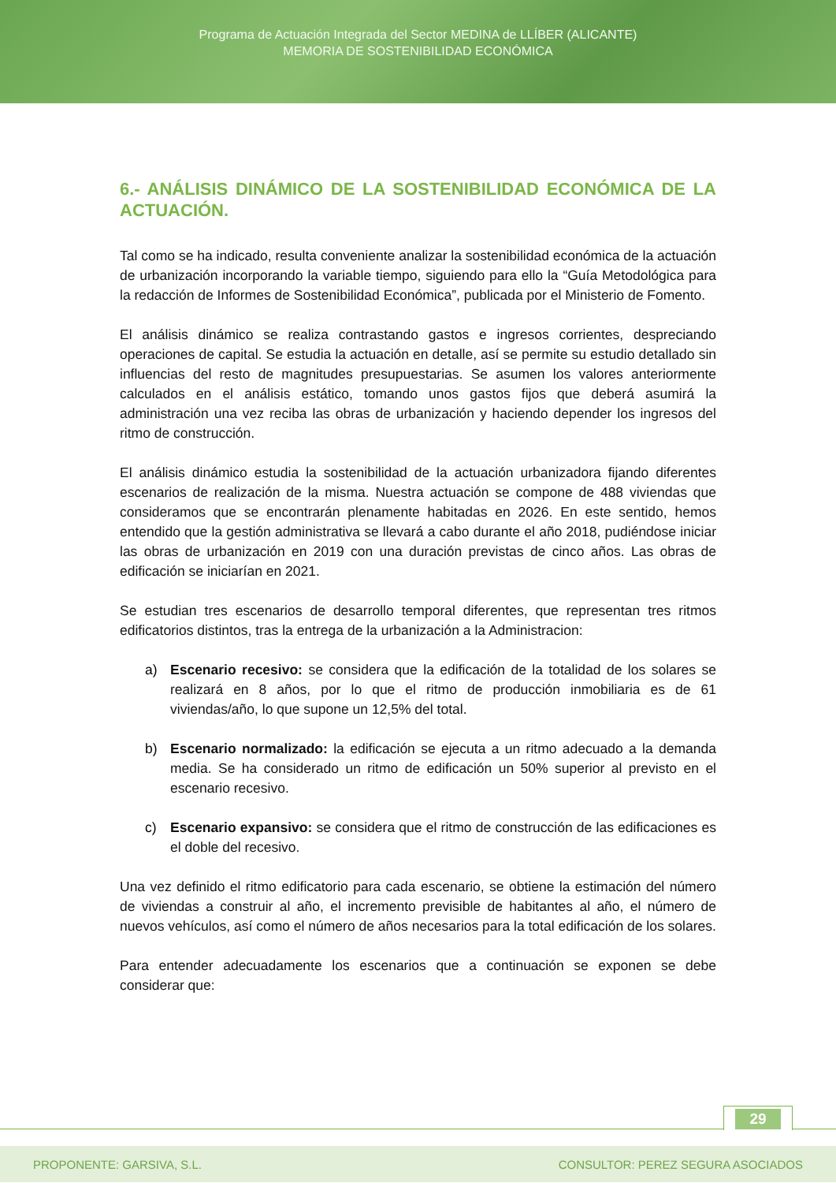Programa de Actuación Integrada del Sector MEDINA de LLÍBER (ALICANTE)
MEMORIA DE SOSTENIBILIDAD ECONÓMICA
6.- ANÁLISIS DINÁMICO DE LA SOSTENIBILIDAD ECONÓMICA DE LA ACTUACIÓN.
Tal como se ha indicado, resulta conveniente analizar la sostenibilidad económica de la actuación de urbanización incorporando la variable tiempo, siguiendo para ello la “Guía Metodológica para la redacción de Informes de Sostenibilidad Económica”, publicada por el Ministerio de Fomento.
El análisis dinámico se realiza contrastando gastos e ingresos corrientes, despreciando operaciones de capital. Se estudia la actuación en detalle, así se permite su estudio detallado sin influencias del resto de magnitudes presupuestarias. Se asumen los valores anteriormente calculados en el análisis estático, tomando unos gastos fijos que deberá asumirá la administración una vez reciba las obras de urbanización y haciendo depender los ingresos del ritmo de construcción.
El análisis dinámico estudia la sostenibilidad de la actuación urbanizadora fijando diferentes escenarios de realización de la misma. Nuestra actuación se compone de 488 viviendas que consideramos que se encontrarán plenamente habitadas en 2026. En este sentido, hemos entendido que la gestión administrativa se llevará a cabo durante el año 2018, pudiéndose iniciar las obras de urbanización en 2019 con una duración previstas de cinco años. Las obras de edificación se iniciarían en 2021.
Se estudian tres escenarios de desarrollo temporal diferentes, que representan tres ritmos edificatorios distintos, tras la entrega de la urbanización a la Administracion:
a) Escenario recesivo: se considera que la edificación de la totalidad de los solares se realizará en 8 años, por lo que el ritmo de producción inmobiliaria es de 61 viviendas/año, lo que supone un 12,5% del total.
b) Escenario normalizado: la edificación se ejecuta a un ritmo adecuado a la demanda media. Se ha considerado un ritmo de edificación un 50% superior al previsto en el escenario recesivo.
c) Escenario expansivo: se considera que el ritmo de construcción de las edificaciones es el doble del recesivo.
Una vez definido el ritmo edificatorio para cada escenario, se obtiene la estimación del número de viviendas a construir al año, el incremento previsible de habitantes al año, el número de nuevos vehículos, así como el número de años necesarios para la total edificación de los solares.
Para entender adecuadamente los escenarios que a continuación se exponen se debe considerar que:
29
PROPONENTE: GARSIVA, S.L. CONSULTOR: PEREZ SEGURA ASOCIADOS